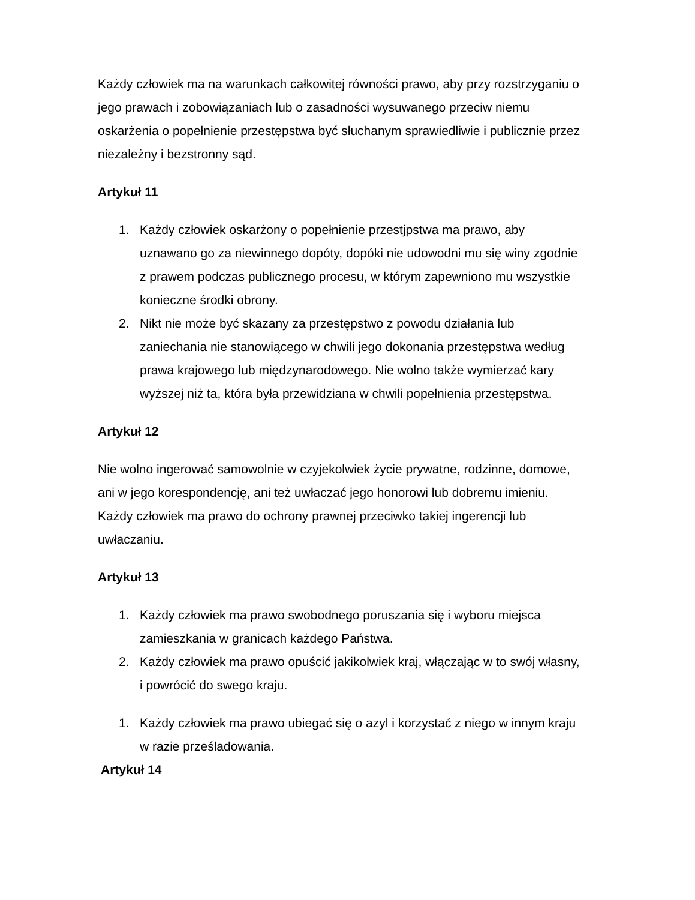Każdy człowiek ma na warunkach całkowitej równości prawo, aby przy rozstrzyganiu o jego prawach i zobowiązaniach lub o zasadności wysuwanego przeciw niemu oskarżenia o popełnienie przestępstwa być słuchanym sprawiedliwie i publicznie przez niezależny i bezstronny sąd.
Artykuł 11
1. Każdy człowiek oskarżony o popełnienie przestjpstwa ma prawo, aby uznawano go za niewinnego dopóty, dopóki nie udowodni mu się winy zgodnie z prawem podczas publicznego procesu, w którym zapewniono mu wszystkie konieczne środki obrony.
2. Nikt nie może być skazany za przestępstwo z powodu działania lub zaniechania nie stanowiącego w chwili jego dokonania przestępstwa według prawa krajowego lub międzynarodowego. Nie wolno także wymierzać kary wyższej niż ta, która była przewidziana w chwili popełnienia przestępstwa.
Artykuł 12
Nie wolno ingerować samowolnie w czyjekolwiek życie prywatne, rodzinne, domowe, ani w jego korespondencję, ani też uwłaczać jego honorowi lub dobremu imieniu. Każdy człowiek ma prawo do ochrony prawnej przeciwko takiej ingerencji lub uwłaczaniu.
Artykuł 13
1. Każdy człowiek ma prawo swobodnego poruszania się i wyboru miejsca zamieszkania w granicach każdego Państwa.
2. Każdy człowiek ma prawo opuścić jakikolwiek kraj, włączając w to swój własny, i powrócić do swego kraju.
1. Każdy człowiek ma prawo ubiegać się o azyl i korzystać z niego w innym kraju w razie prześladowania.
Artykuł 14